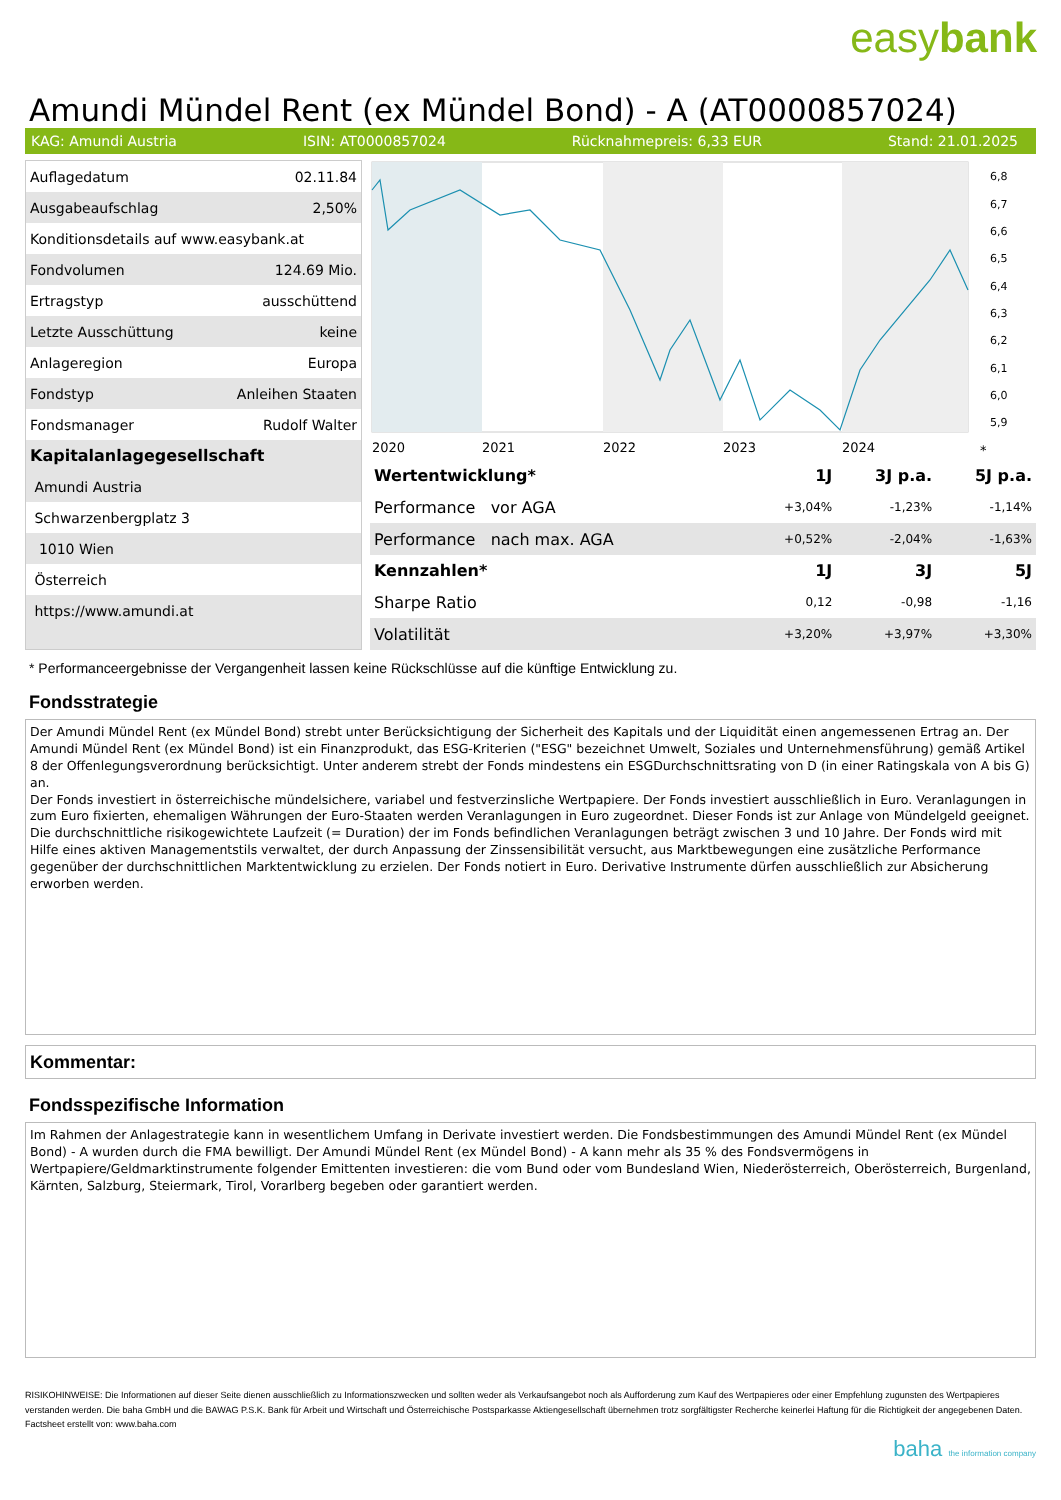easybank
Amundi Mündel Rent (ex Mündel Bond) - A (AT0000857024)
KAG: Amundi Austria ISIN: AT0000857024 Rücknahmepreis: 6,33 EUR Stand: 21.01.2025
| Auflagedatum | 02.11.84 |
| Ausgabeaufschlag | 2,50% |
| Konditionsdetails auf www.easybank.at | |
| Fondvolumen | 124.69 Mio. |
| Ertragstyp | ausschüttend |
| Letzte Ausschüttung | keine |
| Anlageregion | Europa |
| Fondstyp | Anleihen Staaten |
| Fondsmanager | Rudolf Walter |
| Kapitalanlagegesellschaft | |
| Amundi Austria | |
| Schwarzenbergplatz 3 | |
| 1010 Wien | |
| Österreich | |
| https://www.amundi.at | |
6,8
6,7
6,6
6,5
6,4
6,3
6,2
6,1
6,0
5,9
2020
2021
2022
2023
2024
*
| Wertentwicklung* | 1J | 3J p.a. | 5J p.a. |
| --- | --- | --- | --- |
| Performance vor AGA | +3,04% | -1,23% | -1,14% |
| Performance nach max. AGA | +0,52% | -2,04% | -1,63% |
| Kennzahlen* | 1J | 3J | 5J |
| Sharpe Ratio | 0,12 | -0,98 | -1,16 |
| Volatilität | +3,20% | +3,97% | +3,30% |
* Performanceergebnisse der Vergangenheit lassen keine Rückschlüsse auf die künftige Entwicklung zu.
Fondsstrategie
Der Amundi Mündel Rent (ex Mündel Bond) strebt unter Berücksichtigung der Sicherheit des Kapitals und der Liquidität einen angemessenen Ertrag an. Der Amundi Mündel Rent (ex Mündel Bond) ist ein Finanzprodukt, das ESG-Kriterien ("ESG" bezeichnet Umwelt, Soziales und Unternehmensführung) gemäß Artikel 8 der Offenlegungsverordnung berücksichtigt. Unter anderem strebt der Fonds mindestens ein ESGDurchschnittsrating von D (in einer Ratingskala von A bis G) an.
Der Fonds investiert in österreichische mündelsichere, variabel und festverzinsliche Wertpapiere. Der Fonds investiert ausschließlich in Euro. Veranlagungen in zum Euro fixierten, ehemaligen Währungen der Euro-Staaten werden Veranlagungen in Euro zugeordnet. Dieser Fonds ist zur Anlage von Mündelgeld geeignet. Die durchschnittliche risikogewichtete Laufzeit (= Duration) der im Fonds befindlichen Veranlagungen beträgt zwischen 3 und 10 Jahre. Der Fonds wird mit Hilfe eines aktiven Managementstils verwaltet, der durch Anpassung der Zinssensibilität versucht, aus Marktbewegungen eine zusätzliche Performance gegenüber der durchschnittlichen Marktentwicklung zu erzielen. Der Fonds notiert in Euro. Derivative Instrumente dürfen ausschließlich zur Absicherung erworben werden.
Kommentar:
Fondsspezifische Information
Im Rahmen der Anlagestrategie kann in wesentlichem Umfang in Derivate investiert werden. Die Fondsbestimmungen des Amundi Mündel Rent (ex Mündel Bond) - A wurden durch die FMA bewilligt. Der Amundi Mündel Rent (ex Mündel Bond) - A kann mehr als 35 % des Fondsvermögens in Wertpapiere/Geldmarktinstrumente folgender Emittenten investieren: die vom Bund oder vom Bundesland Wien, Niederösterreich, Oberösterreich, Burgenland, Kärnten, Salzburg, Steiermark, Tirol, Vorarlberg begeben oder garantiert werden.
RISIKOHINWEISE: Die Informationen auf dieser Seite dienen ausschließlich zu Informationszwecken und sollten weder als Verkaufsangebot noch als Aufforderung zum Kauf des Wertpapieres oder einer Empfehlung zugunsten des Wertpapieres verstanden werden. Die baha GmbH und die BAWAG P.S.K. Bank für Arbeit und Wirtschaft und Österreichische Postsparkasse Aktiengesellschaft übernehmen trotz sorgfältigster Recherche keinerlei Haftung für die Richtigkeit der angegebenen Daten.
Factsheet erstellt von: www.baha.com
baha the information company